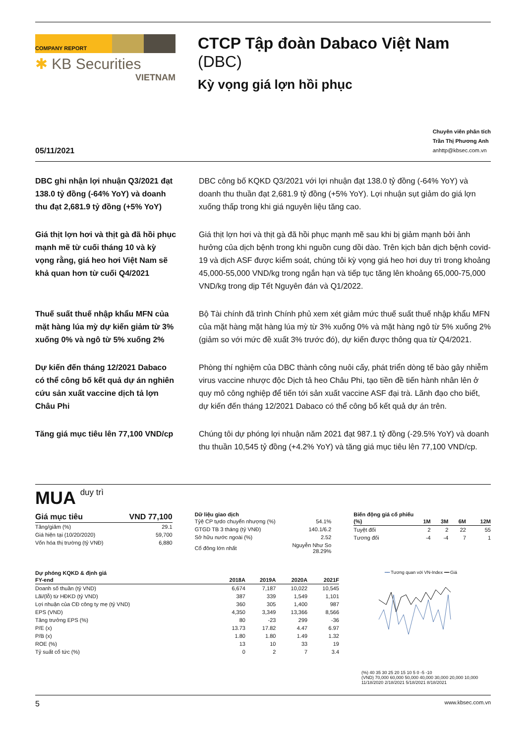COMPANY REPORT
✱ KB Securities
VIETNAM
CTCP Tập đoàn Dabaco Việt Nam (DBC)
Kỳ vọng giá lợn hồi phục
05/11/2021
Chuyên viên phân tích
Trần Thị Phương Anh
anhttp@kbsec.com.vn
DBC ghi nhận lợi nhuận Q3/2021 đạt 138.0 tỷ đồng (-64% YoY) và doanh thu đạt 2,681.9 tỷ đồng (+5% YoY)
DBC công bố KQKD Q3/2021 với lợi nhuận đạt 138.0 tỷ đồng (-64% YoY) và doanh thu thuần đạt 2,681.9 tỷ đồng (+5% YoY). Lợi nhuận sụt giảm do giá lợn xuống thấp trong khi giá nguyên liệu tăng cao.
Giá thịt lợn hơi và thịt gà đã hồi phục mạnh mẽ từ cuối tháng 10 và kỳ vọng rằng, giá heo hơi Việt Nam sẽ khả quan hơn từ cuối Q4/2021
Giá thịt lợn hơi và thịt gà đã hồi phục mạnh mẽ sau khi bị giảm mạnh bởi ảnh hưởng của dịch bệnh trong khi nguồn cung dồi dào. Trên kịch bản dịch bệnh covid-19 và dịch ASF được kiểm soát, chúng tôi kỳ vọng giá heo hơi duy trì trong khoảng 45,000-55,000 VND/kg trong ngắn hạn và tiếp tục tăng lên khoảng 65,000-75,000 VND/kg trong dịp Tết Nguyên đán và Q1/2022.
Thuế suất thuế nhập khẩu MFN của mặt hàng lúa mỳ dự kiến giảm từ 3% xuống 0% và ngô từ 5% xuống 2%
Bộ Tài chính đã trình Chính phủ xem xét giảm mức thuế suất thuế nhập khẩu MFN của mặt hàng mặt hàng lúa mỳ từ 3% xuống 0% và mặt hàng ngô từ 5% xuống 2% (giảm so với mức đề xuất 3% trước đó), dự kiến được thông qua từ Q4/2021.
Dự kiến đến tháng 12/2021 Dabaco có thể công bố kết quả dự án nghiên cứu sản xuất vaccine dịch tả lợn Châu Phi
Phòng thí nghiệm của DBC thành công nuôi cấy, phát triển dòng tế bào gây nhiễm virus vaccine nhược độc Dịch tả heo Châu Phi, tạo tiền đề tiến hành nhân lên ở quy mô công nghiệp để tiến tới sản xuất vaccine ASF đại trà. Lãnh đạo cho biết, dự kiến đến tháng 12/2021 Dabaco có thể công bố kết quả dự án trên.
Tăng giá mục tiêu lên 77,100 VND/cp
Chúng tôi dự phóng lợi nhuận năm 2021 đạt 987.1 tỷ đồng (-29.5% YoY) và doanh thu thuần 10,545 tỷ đồng (+4.2% YoY) và tăng giá mục tiêu lên 77,100 VND/cp.
MUA duy trì
| Giá mục tiêu | VND 77,100 |
| --- | --- |
| Tăng/giảm (%) | 29.1 |
| Giá hiện tại (10/20/2020) | 59,700 |
| Vốn hóa thị trường (tỷ VNĐ) | 6,880 |
Dữ liệu giao dịch
| Tỷệ CP tựdo chuyển nhượng (%) | 54.1% |
| GTGD TB 3 tháng (tỷ VNĐ) | 140.1/6.2 |
| Sở hữu nước ngoài (%) | 2.52 |
| Cổ đông lớn nhất | Nguyễn Như So 28.29% |
Biến động giá cổ phiếu
| (%) | 1M | 3M | 6M | 12M |
| --- | --- | --- | --- | --- |
| Tuyệt đối | 2 | 2 | 22 | 55 |
| Tương đối | -4 | -4 | 7 | 1 |
Dự phóng KQKD & định giá
| FY-end | 2018A | 2019A | 2020A | 2021F |
| --- | --- | --- | --- | --- |
| Doanh số thuần (tỷ VND) | 6,674 | 7,187 | 10,022 | 10,545 |
| Lãi/(lỗ) từ HĐKD (tỷ VND) | 387 | 339 | 1,549 | 1,101 |
| Lợi nhuận của CĐ công ty mẹ (tỷ VND) | 360 | 305 | 1,400 | 987 |
| EPS (VND) | 4,350 | 3,349 | 13,366 | 8,566 |
| Tăng trưởng EPS (%) | 80 | -23 | 299 | -36 |
| P/E (x) | 13.73 | 17.82 | 4.47 | 6.97 |
| P/B (x) | 1.80 | 1.80 | 1.49 | 1.32 |
| ROE (%) | 13 | 10 | 33 | 19 |
| Tỷ suất cổ tức (%) | 0 | 2 | 7 | 3.4 |
━━ Tương quan với VN-Index ━━ Giá
(%) 40 35 30 25 20 15 10 5 0 -5 -10
(VND) 70,000 60,000 50,000 40,000 30,000 20,000 10,000
11/18/2020 2/18/2021 5/18/2021 8/18/2021
5 www.kbsec.com.vn